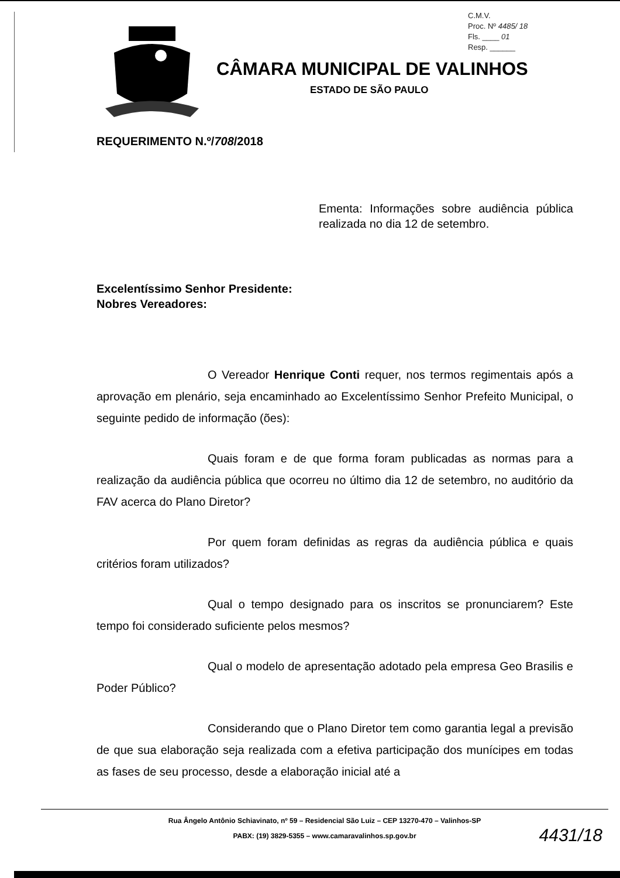C.M.V.
Proc. Nº 4485/ 18
Fls. ____ 01
Resp. ______
CÂMARA MUNICIPAL DE VALINHOS
ESTADO DE SÃO PAULO
REQUERIMENTO N.º/708/2018
Ementa: Informações sobre audiência pública realizada no dia 12 de setembro.
Excelentíssimo Senhor Presidente:
Nobres Vereadores:
O Vereador Henrique Conti requer, nos termos regimentais após a aprovação em plenário, seja encaminhado ao Excelentíssimo Senhor Prefeito Municipal, o seguinte pedido de informação (ões):
Quais foram e de que forma foram publicadas as normas para a realização da audiência pública que ocorreu no último dia 12 de setembro, no auditório da FAV acerca do Plano Diretor?
Por quem foram definidas as regras da audiência pública e quais critérios foram utilizados?
Qual o tempo designado para os inscritos se pronunciarem? Este tempo foi considerado suficiente pelos mesmos?
Qual o modelo de apresentação adotado pela empresa Geo Brasilis e Poder Público?
Considerando que o Plano Diretor tem como garantia legal a previsão de que sua elaboração seja realizada com a efetiva participação dos munícipes em todas as fases de seu processo, desde a elaboração inicial até a
Rua Ângelo Antônio Schiavinato, nº 59 – Residencial São Luiz – CEP 13270-470 – Valinhos-SP
PABX: (19) 3829-5355 – www.camaravalinhos.sp.gov.br
4431/18